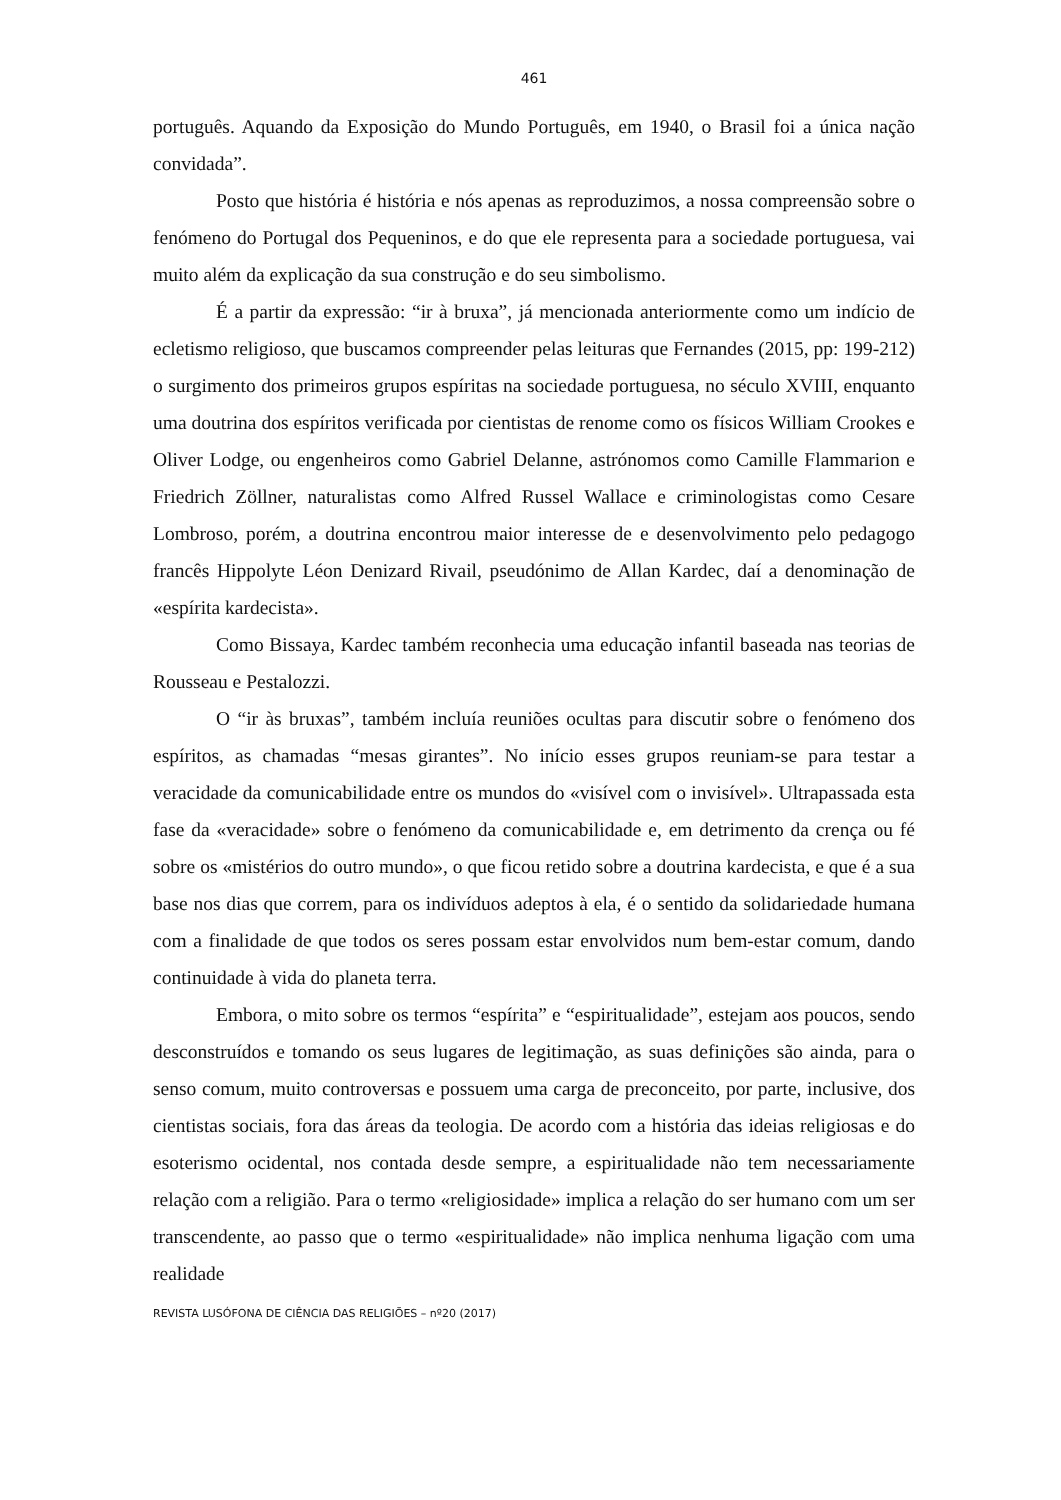461
português. Aquando da Exposição do Mundo Português, em 1940, o Brasil foi a única nação convidada”.
Posto que história é história e nós apenas as reproduzimos, a nossa compreensão sobre o fenómeno do Portugal dos Pequeninos, e do que ele representa para a sociedade portuguesa, vai muito além da explicação da sua construção e do seu simbolismo.
É a partir da expressão: “ir à bruxa”, já mencionada anteriormente como um indício de ecletismo religioso, que buscamos compreender pelas leituras que Fernandes (2015, pp: 199-212) o surgimento dos primeiros grupos espíritas na sociedade portuguesa, no século XVIII, enquanto uma doutrina dos espíritos verificada por cientistas de renome como os físicos William Crookes e Oliver Lodge, ou engenheiros como Gabriel Delanne, astrónomos como Camille Flammarion e Friedrich Zöllner, naturalistas como Alfred Russel Wallace e criminologistas como Cesare Lombroso, porém, a doutrina encontrou maior interesse de e desenvolvimento pelo pedagogo francês Hippolyte Léon Denizard Rivail, pseudónimo de Allan Kardec, daí a denominação de «espírita kardecista».
Como Bissaya, Kardec também reconhecia uma educação infantil baseada nas teorias de Rousseau e Pestalozzi.
O “ir às bruxas”, também incluía reuniões ocultas para discutir sobre o fenómeno dos espíritos, as chamadas “mesas girantes”. No início esses grupos reuniam-se para testar a veracidade da comunicabilidade entre os mundos do «visível com o invisível». Ultrapassada esta fase da «veracidade» sobre o fenómeno da comunicabilidade e, em detrimento da crença ou fé sobre os «mistérios do outro mundo», o que ficou retido sobre a doutrina kardecista, e que é a sua base nos dias que correm, para os indivíduos adeptos à ela, é o sentido da solidariedade humana com a finalidade de que todos os seres possam estar envolvidos num bem-estar comum, dando continuidade à vida do planeta terra.
Embora, o mito sobre os termos “espírita” e “espiritualidade”, estejam aos poucos, sendo desconstruídos e tomando os seus lugares de legitimação, as suas definições são ainda, para o senso comum, muito controversas e possuem uma carga de preconceito, por parte, inclusive, dos cientistas sociais, fora das áreas da teologia. De acordo com a história das ideias religiosas e do esoterismo ocidental, nos contada desde sempre, a espiritualidade não tem necessariamente relação com a religião. Para o termo «religiosidade» implica a relação do ser humano com um ser transcendente, ao passo que o termo «espiritualidade» não implica nenhuma ligação com uma realidade
REVISTA LUSÓFONA DE CIÊNCIA DAS RELIGIÕES – nº20 (2017)